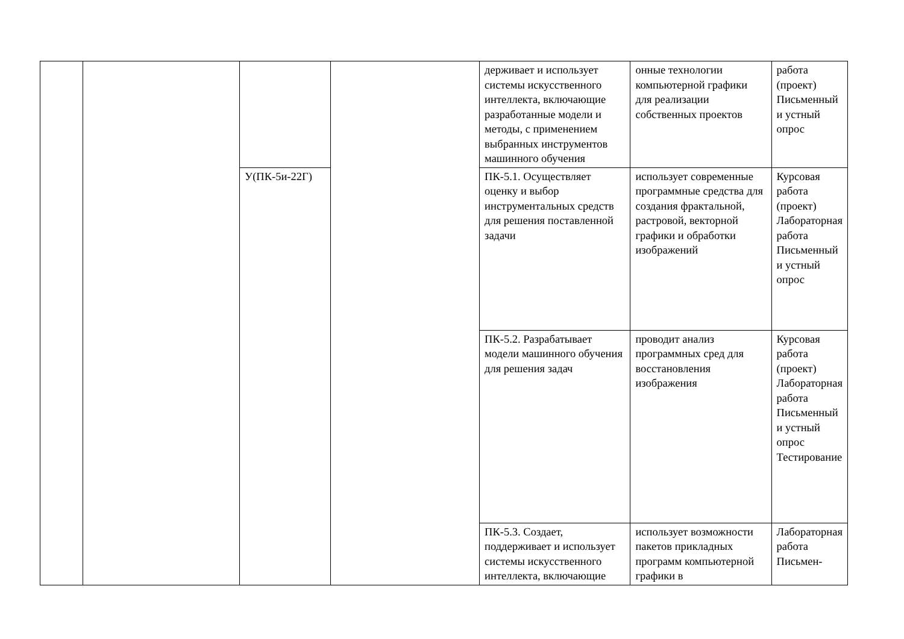| | | | | держивает и использует системы искусственного интеллекта, включающие разработанные модели и методы, с применением выбранных инструментов машинного обучения | онные технологии компьютерной графики для реализации собственных проектов | работа (проект) Письменный и устный опрос |
| | | У(ПК-5и-22Г) | | ПК-5.1. Осуществляет оценку и выбор инструментальных средств для решения поставленной задачи | использует современные программные средства для создания фрактальной, растровой, векторной графики и обработки изображений | Курсовая работа (проект) Лабораторная работа Письменный и устный опрос |
| | | | | ПК-5.2. Разрабатывает модели машинного обучения для решения задач | проводит анализ программных сред для восстановления изображения | Курсовая работа (проект) Лабораторная работа Письменный и устный опрос Тестирование |
| | | | | ПК-5.3. Создает, поддерживает и использует системы искусственного интеллекта, включающие | использует возможности пакетов прикладных программ компьютерной графики в | Лабораторная работа Письмен- |